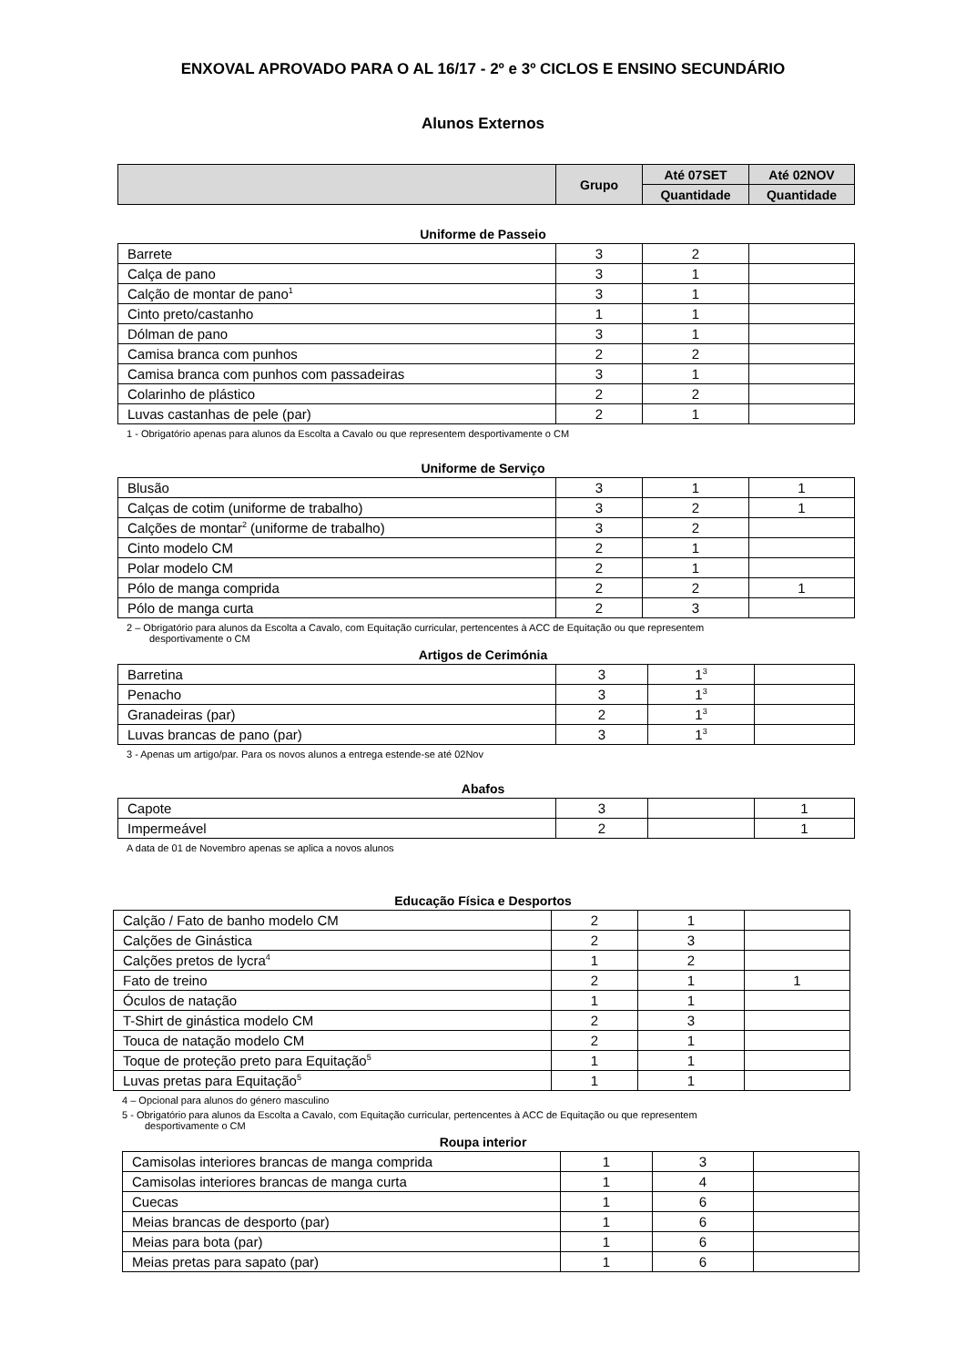ENXOVAL APROVADO PARA O AL 16/17 - 2º e 3º CICLOS E ENSINO SECUNDÁRIO
Alunos Externos
| | Grupo | Até 07SET | Até 02NOV |
| --- | --- | --- | --- |
| | | Quantidade | Quantidade |
Uniforme de Passeio
| Barrete | 3 | 2 | |
| Calça de pano | 3 | 1 | |
| Calção de montar de pano<sup>1</sup> | 3 | 1 | |
| Cinto preto/castanho | 1 | 1 | |
| Dólman de pano | 3 | 1 | |
| Camisa branca com punhos | 2 | 2 | |
| Camisa branca com punhos com passadeiras | 3 | 1 | |
| Colarinho de plástico | 2 | 2 | |
| Luvas castanhas de pele (par) | 2 | 1 | |
1 - Obrigatório apenas para alunos da Escolta a Cavalo ou que representem desportivamente o CM
Uniforme de Serviço
| Blusão | 3 | 1 | 1 |
| Calças de cotim (uniforme de trabalho) | 3 | 2 | 1 |
| Calções de montar<sup>2</sup> (uniforme de trabalho) | 3 | 2 | |
| Cinto modelo CM | 2 | 1 | |
| Polar modelo CM | 2 | 1 | |
| Pólo de manga comprida | 2 | 2 | 1 |
| Pólo de manga curta | 2 | 3 | |
2 – Obrigatório para alunos da Escolta a Cavalo, com Equitação curricular, pertencentes à ACC de Equitação ou que representem
desportivamente o CM
Artigos de Cerimónia
| Barretina | 3 | 1<sup>3</sup> | |
| Penacho | 3 | 1<sup>3</sup> | |
| Granadeiras (par) | 2 | 1<sup>3</sup> | |
| Luvas brancas de pano (par) | 3 | 1<sup>3</sup> | |
3 - Apenas um artigo/par. Para os novos alunos a entrega estende-se até 02Nov
Abafos
| Capote | 3 | | 1 |
| Impermeável | 2 | | 1 |
A data de 01 de Novembro apenas se aplica a novos alunos
Educação Física e Desportos
| Calção / Fato de banho modelo CM | 2 | 1 | |
| Calções de Ginástica | 2 | 3 | |
| Calções pretos de lycra<sup>4</sup> | 1 | 2 | |
| Fato de treino | 2 | 1 | 1 |
| Óculos de natação | 1 | 1 | |
| T-Shirt de ginástica modelo CM | 2 | 3 | |
| Touca de natação modelo CM | 2 | 1 | |
| Toque de proteção preto para Equitação<sup>5</sup> | 1 | 1 | |
| Luvas pretas para Equitação<sup>5</sup> | 1 | 1 | |
4 – Opcional para alunos do género masculino
5 - Obrigatório para alunos da Escolta a Cavalo, com Equitação curricular, pertencentes à ACC de Equitação ou que representem
desportivamente o CM
Roupa interior
| Camisolas interiores brancas de manga comprida | 1 | 3 | |
| Camisolas interiores brancas de manga curta | 1 | 4 | |
| Cuecas | 1 | 6 | |
| Meias brancas de desporto (par) | 1 | 6 | |
| Meias para bota (par) | 1 | 6 | |
| Meias pretas para sapato (par) | 1 | 6 | |